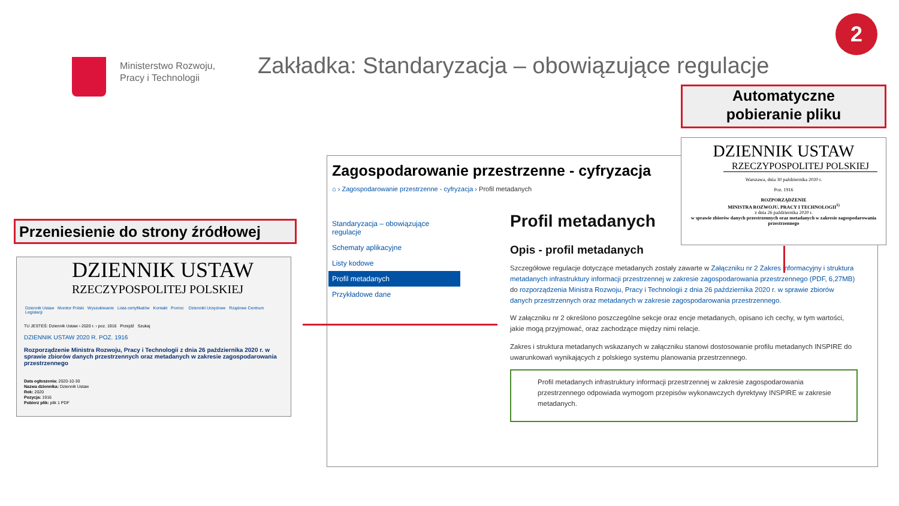Ministerstwo Rozwoju,
Pracy i Technologii
Zakładka: Standaryzacja – obowiązujące regulacje
2
Automatyczne
pobieranie pliku
Przeniesienie do strony źródłowej
Zagospodarowanie przestrzenne - cyfryzacja
⌂ › Zagospodarowanie przestrzenne - cyfryzacja › Profil metadanych
Standaryzacja – obowiązujące regulacje
Schematy aplikacyjne
Listy kodowe
Profil metadanych
Przykładowe dane
Profil metadanych
Opis - profil metadanych
Szczegółowe regulacje dotyczące metadanych zostały zawarte w Załączniku nr 2 Zakres informacyjny i struktura metadanych infrastruktury informacji przestrzennej w zakresie zagospodarowania przestrzennego (PDF, 6,27MB) do rozporządzenia Ministra Rozwoju, Pracy i Technologii z dnia 26 października 2020 r. w sprawie zbiorów danych przestrzennych oraz metadanych w zakresie zagospodarowania przestrzennego.
W załączniku nr 2 określono poszczególne sekcje oraz encje metadanych, opisano ich cechy, w tym wartości, jakie mogą przyjmować, oraz zachodzące między nimi relacje.
Zakres i struktura metadanych wskazanych w załączniku stanowi dostosowanie profilu metadanych INSPIRE do uwarunkowań wynikających z polskiego systemu planowania przestrzennego.
Profil metadanych infrastruktury informacji przestrzennej w zakresie zagospodarowania przestrzennego odpowiada wymogom przepisów wykonawczych dyrektywy INSPIRE w zakresie metadanych.
DZIENNIK USTAW
RZECZYPOSPOLITEJ POLSKIEJ
Warszawa, dnia 30 października 2020 r.
Poz. 1916
ROZPORZĄDZENIE
MINISTRA ROZWOJU, PRACY I TECHNOLOGII<sup>1)</sup>
z dnia 26 października 2020 r.
w sprawie zbiorów danych przestrzennych oraz metadanych w zakresie zagospodarowania przestrzennego
DZIENNIK USTAW
RZECZYPOSPOLITEJ POLSKIEJ
Dziennik Ustaw Monitor Polski Wyszukiwanie Lista certyfikatów Kontakt Pomoc Dzienniki Urzędowe Rządowe Centrum Legislacji
TU JESTEŚ: Dziennik Ustaw › 2020 r. › poz. 1916 Przejdź Szukaj
DZIENNIK USTAW 2020 R. POZ. 1916
Rozporządzenie Ministra Rozwoju, Pracy i Technologii z dnia 26 października 2020 r. w sprawie zbiorów danych przestrzennych oraz metadanych w zakresie zagospodarowania przestrzennego
Data ogłoszenia: 2020-10-30
Nazwa dziennika: Dziennik Ustaw
Rok: 2020
Pozycja: 1916
Pobierz plik: plik 1 PDF